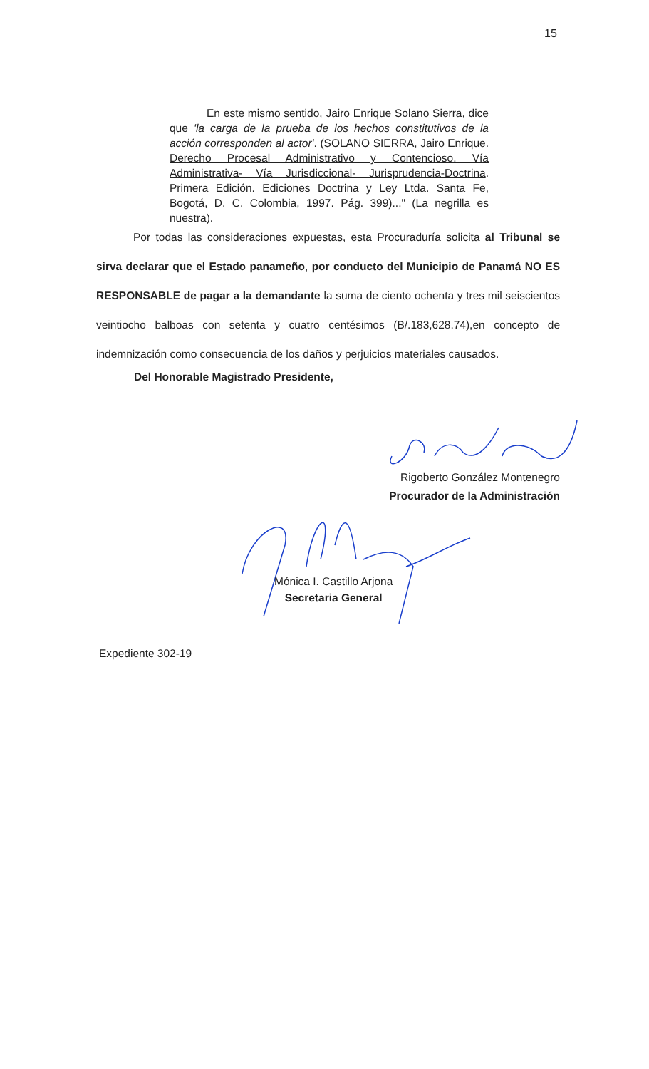15
En este mismo sentido, Jairo Enrique Solano Sierra, dice que 'la carga de la prueba de los hechos constitutivos de la acción corresponden al actor'. (SOLANO SIERRA, Jairo Enrique. Derecho Procesal Administrativo y Contencioso. Vía Administrativa- Vía Jurisdiccional- Jurisprudencia-Doctrina. Primera Edición. Ediciones Doctrina y Ley Ltda. Santa Fe, Bogotá, D. C. Colombia, 1997. Pág. 399)..." (La negrilla es nuestra).
Por todas las consideraciones expuestas, esta Procuraduría solicita al Tribunal se sirva declarar que el Estado panameño, por conducto del Municipio de Panamá NO ES RESPONSABLE de pagar a la demandante la suma de ciento ochenta y tres mil seiscientos veintiocho balboas con setenta y cuatro centésimos (B/.183,628.74),en concepto de indemnización como consecuencia de los daños y perjuicios materiales causados.
Del Honorable Magistrado Presidente,
Rigoberto González Montenegro
Procurador de la Administración
Mónica I. Castillo Arjona
Secretaria General
Expediente 302-19